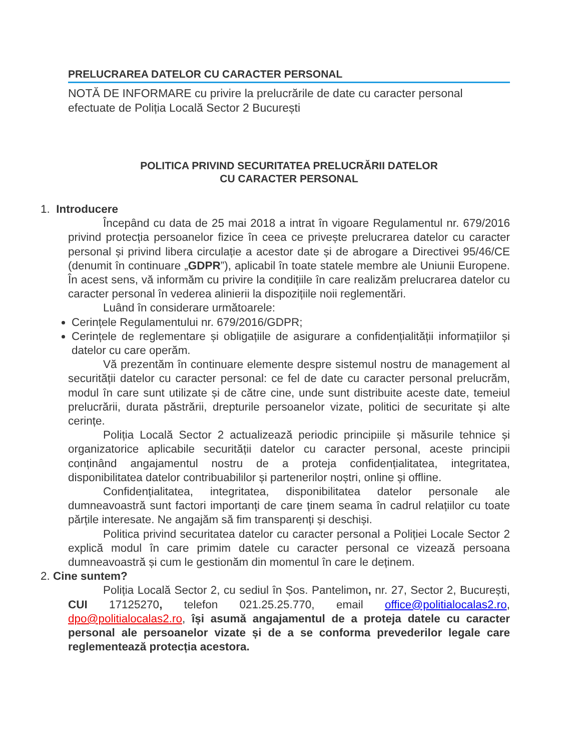PRELUCRAREA DATELOR CU CARACTER PERSONAL
NOTĂ DE INFORMARE cu privire la prelucrările de date cu caracter personal efectuate de Poliția Locală Sector 2 București
POLITICA PRIVIND SECURITATEA PRELUCRĂRII DATELOR
CU CARACTER PERSONAL
1. Introducere
Începând cu data de 25 mai 2018 a intrat în vigoare Regulamentul nr. 679/2016 privind protecția persoanelor fizice în ceea ce privește prelucrarea datelor cu caracter personal și privind libera circulație a acestor date și de abrogare a Directivei 95/46/CE (denumit în continuare „GDPR”), aplicabil în toate statele membre ale Uniunii Europene. În acest sens, vă informăm cu privire la condițiile în care realizăm prelucrarea datelor cu caracter personal în vederea alinierii la dispozițiile noii reglementări.
Luând în considerare următoarele:
Cerințele Regulamentului nr. 679/2016/GDPR;
Cerințele de reglementare și obligațiile de asigurare a confidențialității informațiilor și datelor cu care operăm.
Vă prezentăm în continuare elemente despre sistemul nostru de management al securității datelor cu caracter personal: ce fel de date cu caracter personal prelucrăm, modul în care sunt utilizate și de către cine, unde sunt distribuite aceste date, temeiul prelucrării, durata păstrării, drepturile persoanelor vizate, politici de securitate și alte cerințe.
Poliția Locală Sector 2 actualizează periodic principiile și măsurile tehnice și organizatorice aplicabile securității datelor cu caracter personal, aceste principii conținând angajamentul nostru de a proteja confidențialitatea, integritatea, disponibilitatea datelor contribuabililor și partenerilor noștri, online și offline.
Confidențialitatea, integritatea, disponibilitatea datelor personale ale dumneavoastră sunt factori importanți de care ținem seama în cadrul relațiilor cu toate părțile interesate. Ne angajăm să fim transparenți și deschiși.
Politica privind securitatea datelor cu caracter personal a Poliției Locale Sector 2 explică modul în care primim datele cu caracter personal ce vizează persoana dumneavoastră și cum le gestionăm din momentul în care le deținem.
2. Cine suntem?
Poliția Locală Sector 2, cu sediul în Șos. Pantelimon, nr. 27, Sector 2, București, CUI 17125270, telefon 021.25.25.770, email office@politialocalas2.ro, dpo@politialocalas2.ro, își asumă angajamentul de a proteja datele cu caracter personal ale persoanelor vizate și de a se conforma prevederilor legale care reglementează protecția acestora.